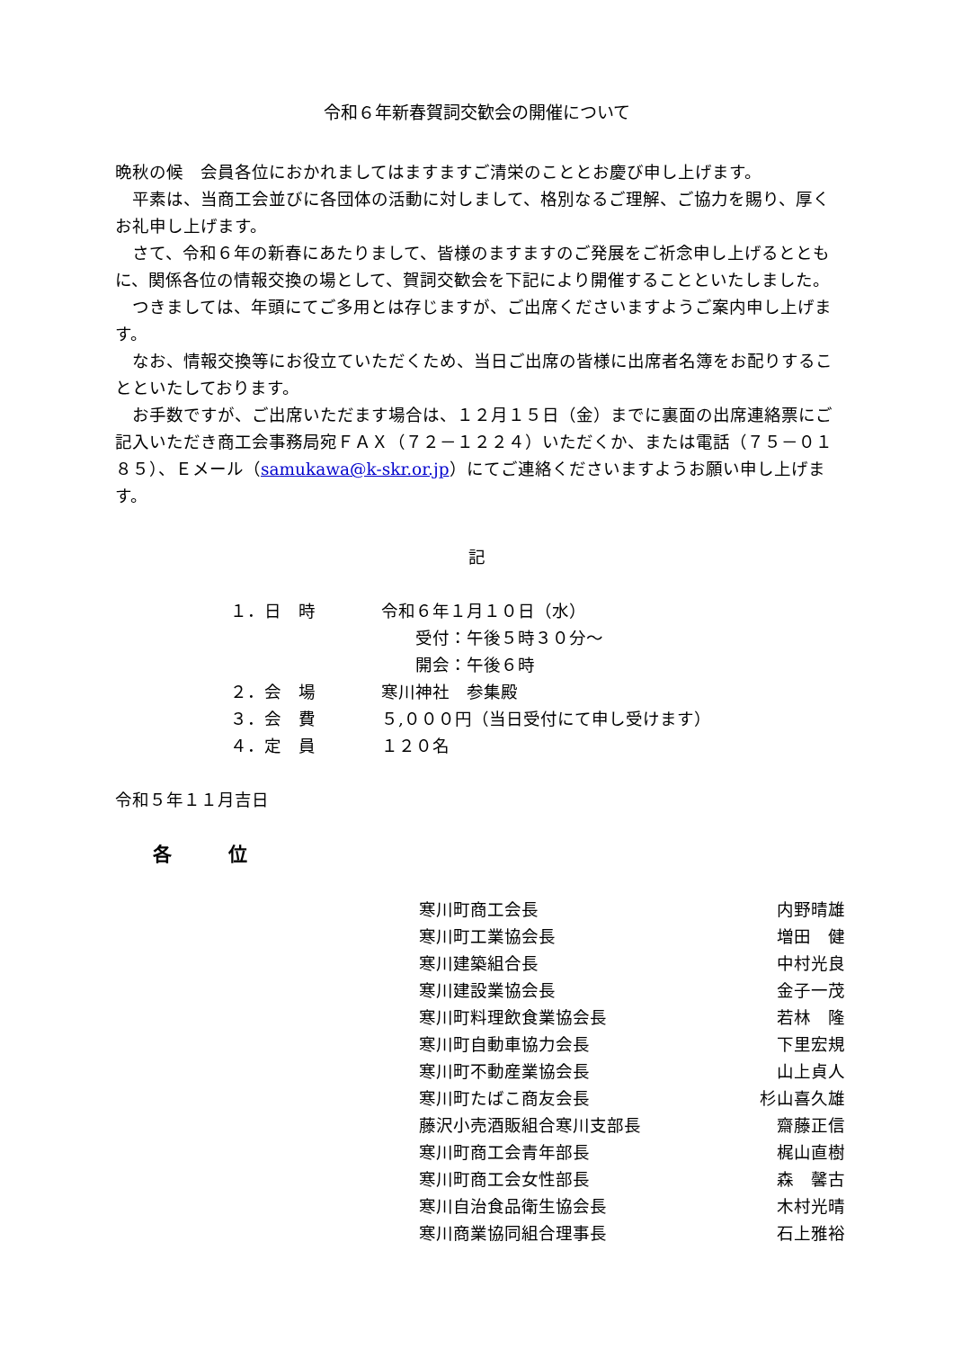令和６年新春賀詞交歓会の開催について
晩秋の候　会員各位におかれましてはますますご清栄のこととお慶び申し上げます。
平素は、当商工会並びに各団体の活動に対しまして、格別なるご理解、ご協力を賜り、厚くお礼申し上げます。
さて、令和６年の新春にあたりまして、皆様のますますのご発展をご祈念申し上げるとともに、関係各位の情報交換の場として、賀詞交歓会を下記により開催することといたしました。
つきましては、年頭にてご多用とは存じますが、ご出席くださいますようご案内申し上げます。
なお、情報交換等にお役立ていただくため、当日ご出席の皆様に出席者名簿をお配りすることといたしております。
お手数ですが、ご出席いただます場合は、１２月１５日（金）までに裏面の出席連絡票にご記入いただき商工会事務局宛ＦＡＸ（７２－１２２４）いただくか、または電話（７５－０１８５）、Ｅメール（samukawa@k-skr.or.jp）にてご連絡くださいますようお願い申し上げます。
記
１．日　時 令和６年１月１０日（水）
　　受付：午後５時３０分～
　　開会：午後６時
２．会　場 寒川神社　参集殿
３．会　費 ５,０００円（当日受付にて申し受けます）
４．定　員 １２０名
令和５年１１月吉日
各　　　位
| 寒川町商工会長 | 内野晴雄 |
| 寒川町工業協会長 | 増田 健 |
| 寒川建築組合長 | 中村光良 |
| 寒川建設業協会長 | 金子一茂 |
| 寒川町料理飲食業協会長 | 若林 隆 |
| 寒川町自動車協力会長 | 下里宏規 |
| 寒川町不動産業協会長 | 山上貞人 |
| 寒川町たばこ商友会長 | 杉山喜久雄 |
| 藤沢小売酒販組合寒川支部長 | 齋藤正信 |
| 寒川町商工会青年部長 | 梶山直樹 |
| 寒川町商工会女性部長 | 森 馨古 |
| 寒川自治食品衛生協会長 | 木村光晴 |
| 寒川商業協同組合理事長 | 石上雅裕 |